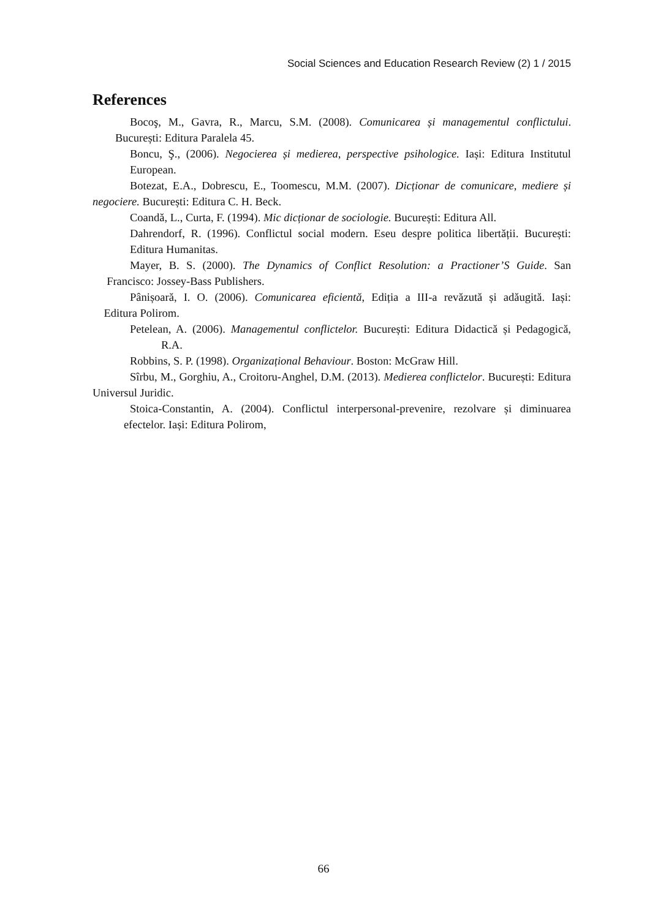Social Sciences and Education Research Review (2) 1 / 2015
References
Bocoş, M., Gavra, R., Marcu, S.M. (2008). Comunicarea și managementul conflictului. București: Editura Paralela 45.
Boncu, Ş., (2006). Negocierea și medierea, perspective psihologice. Iași: Editura Institutul European.
Botezat, E.A., Dobrescu, E., Toomescu, M.M. (2007). Dicționar de comunicare, mediere și negociere. București: Editura C. H. Beck.
Coandă, L., Curta, F. (1994). Mic dicționar de sociologie. București: Editura All.
Dahrendorf, R. (1996). Conflictul social modern. Eseu despre politica libertății. București: Editura Humanitas.
Mayer, B. S. (2000). The Dynamics of Conflict Resolution: a Practioner’S Guide. San Francisco: Jossey-Bass Publishers.
Pânișoară, I. O. (2006). Comunicarea eficientă, Ediția a III-a revăzută și adăugită. Iași: Editura Polirom.
Petelean, A. (2006). Managementul conflictelor. București: Editura Didactică și Pedagogică, R.A.
Robbins, S. P. (1998). Organizațional Behaviour. Boston: McGraw Hill.
Sîrbu, M., Gorghiu, A., Croitoru-Anghel, D.M. (2013). Medierea conflictelor. București: Editura Universul Juridic.
Stoica-Constantin, A. (2004). Conflictul interpersonal-prevenire, rezolvare și diminuarea efectelor. Iași: Editura Polirom,
66